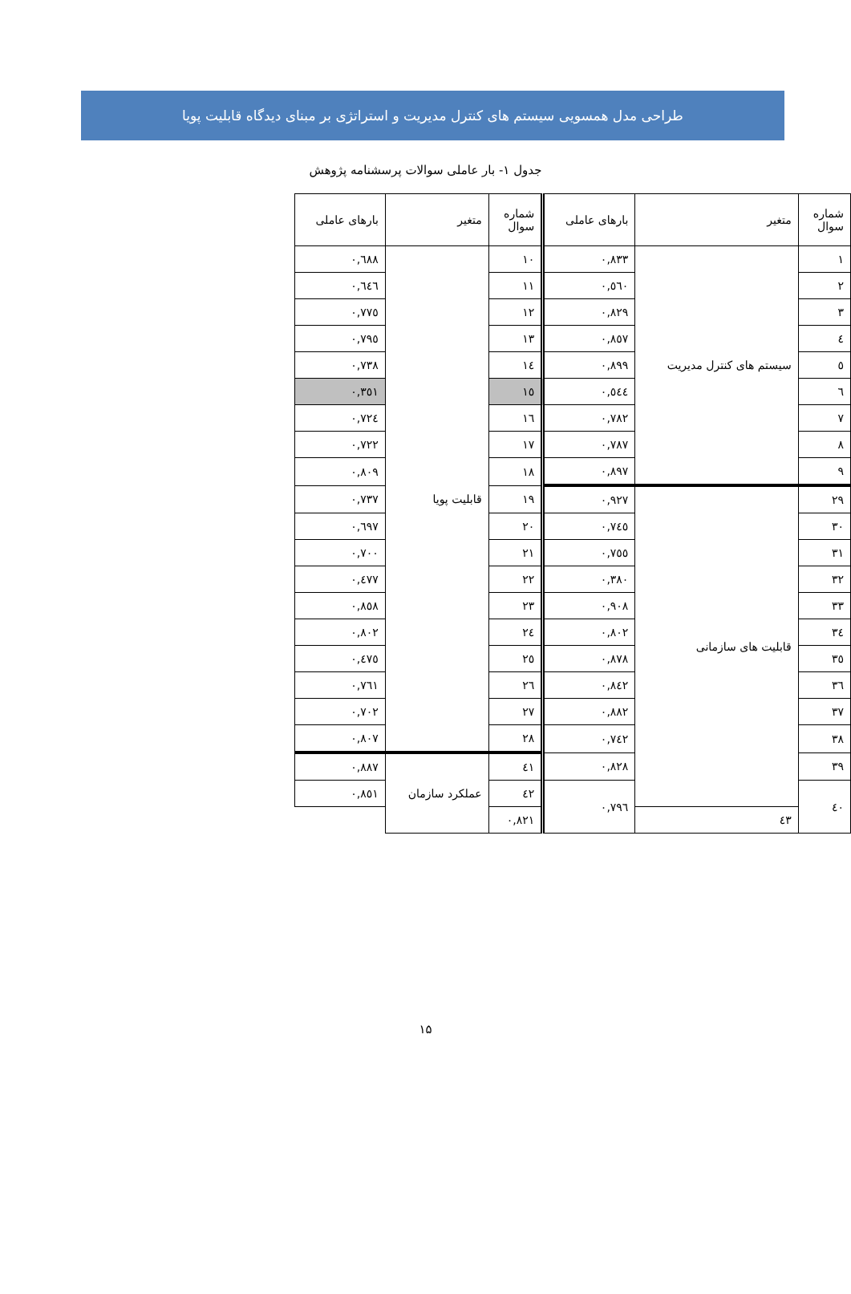طراحی مدل همسویی سیستم های کنترل مدیریت و استراتژی بر مبنای دیدگاه قابلیت پویا
جدول ۱- بار عاملی سوالات پرسشنامه پژوهش
| شماره سوال | متغیر | بارهای عاملی | شماره سوال | متغیر | بارهای عاملی |
| --- | --- | --- | --- | --- | --- |
| ١ | سیستم های کنترل مدیریت | ٠,٨٣٣ | ١٠ | قابلیت پویا | ٠,٦٨٨ |
| ٢ | | ٠,٥٦٠ | ١١ | | ٠,٦٤٦ |
| ٣ | | ٠,٨٢٩ | ١٢ | | ٠,٧٧٥ |
| ٤ | | ٠,٨٥٧ | ١٣ | | ٠,٧٩٥ |
| ٥ | | ٠,٨٩٩ | ١٤ | | ٠,٧٣٨ |
| ٦ | | ٠,٥٤٤ | ١٥ | | ٠,٣٥١ |
| ٧ | | ٠,٧٨٢ | ١٦ | | ٠,٧٢٤ |
| ٨ | | ٠,٧٨٧ | ١٧ | | ٠,٧٢٢ |
| ٩ | | ٠,٨٩٧ | ١٨ | | ٠,٨٠٩ |
| ٢٩ | قابلیت های سازمانی | ٠,٩٢٧ | ١٩ | | ٠,٧٣٧ |
| ٣٠ | | ٠,٧٤٥ | ٢٠ | | ٠,٦٩٧ |
| ٣١ | | ٠,٧٥٥ | ٢١ | | ٠,٧٠٠ |
| ٣٢ | | ٠,٣٨٠ | ٢٢ | | ٠,٤٧٧ |
| ٣٣ | | ٠,٩٠٨ | ٢٣ | | ٠,٨٥٨ |
| ٣٤ | | ٠,٨٠٢ | ٢٤ | | ٠,٨٠٢ |
| ٣٥ | | ٠,٨٧٨ | ٢٥ | | ٠,٤٧٥ |
| ٣٦ | | ٠,٨٤٢ | ٢٦ | | ٠,٧٦١ |
| ٣٧ | | ٠,٨٨٢ | ٢٧ | | ٠,٧٠٢ |
| ٣٨ | | ٠,٧٤٢ | ٢٨ | | ٠,٨٠٧ |
| ٣٩ | | ٠,٨٢٨ | ٤١ | عملکرد سازمان | ٠,٨٨٧ |
| ٤٠ | | ٠,٧٩٦ | ٤٢ | | ٠,٨٥١ |
| | ٤٣ | | ٠,٨٢١ | | |
١۵